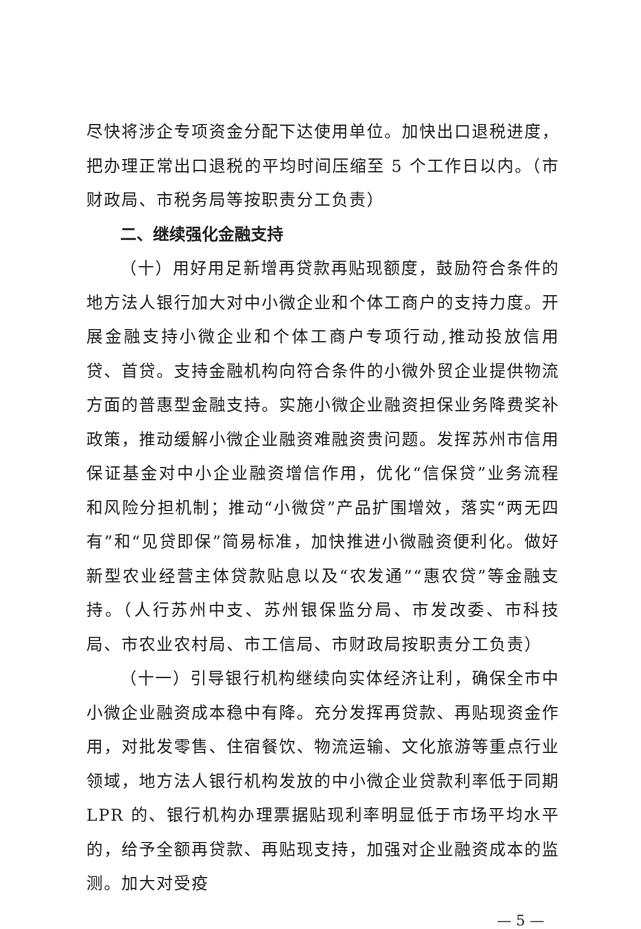尽快将涉企专项资金分配下达使用单位。加快出口退税进度，把办理正常出口退税的平均时间压缩至 5 个工作日以内。（市财政局、市税务局等按职责分工负责）
二、继续强化金融支持
（十）用好用足新增再贷款再贴现额度，鼓励符合条件的地方法人银行加大对中小微企业和个体工商户的支持力度。开展金融支持小微企业和个体工商户专项行动,推动投放信用贷、首贷。支持金融机构向符合条件的小微外贸企业提供物流方面的普惠型金融支持。实施小微企业融资担保业务降费奖补政策，推动缓解小微企业融资难融资贵问题。发挥苏州市信用保证基金对中小企业融资增信作用，优化“信保贷”业务流程和风险分担机制；推动“小微贷”产品扩围增效，落实“两无四有”和“见贷即保”简易标准，加快推进小微融资便利化。做好新型农业经营主体贷款贴息以及“农发通”“惠农贷”等金融支持。（人行苏州中支、苏州银保监分局、市发改委、市科技局、市农业农村局、市工信局、市财政局按职责分工负责）
（十一）引导银行机构继续向实体经济让利，确保全市中小微企业融资成本稳中有降。充分发挥再贷款、再贴现资金作用，对批发零售、住宿餐饮、物流运输、文化旅游等重点行业领域，地方法人银行机构发放的中小微企业贷款利率低于同期 LPR 的、银行机构办理票据贴现利率明显低于市场平均水平的，给予全额再贷款、再贴现支持，加强对企业融资成本的监测。加大对受疫
— 5 —